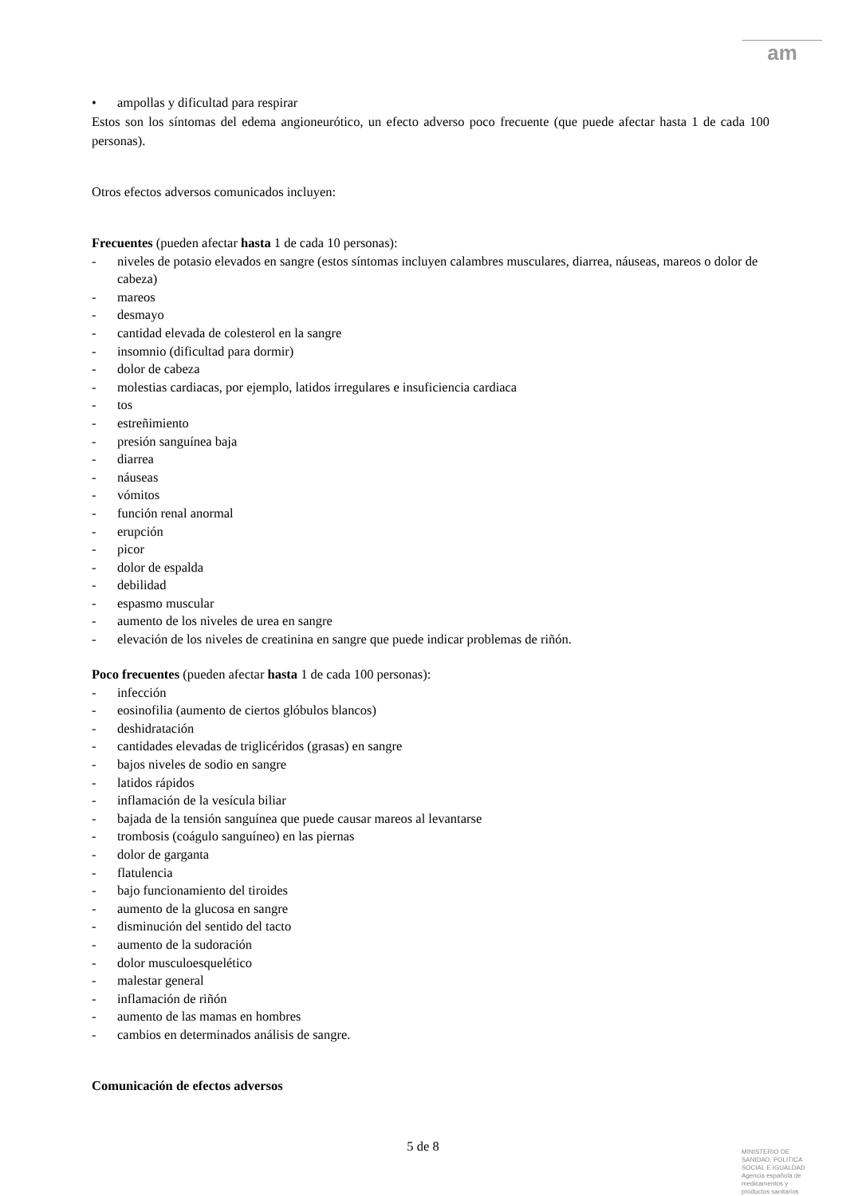am
• ampollas y dificultad para respirar
Estos son los síntomas del edema angioneurótico, un efecto adverso poco frecuente (que puede afectar hasta 1 de cada 100 personas).
Otros efectos adversos comunicados incluyen:
Frecuentes (pueden afectar hasta 1 de cada 10 personas):
- niveles de potasio elevados en sangre (estos síntomas incluyen calambres musculares, diarrea, náuseas, mareos o dolor de cabeza)
- mareos
- desmayo
- cantidad elevada de colesterol en la sangre
- insomnio (dificultad para dormir)
- dolor de cabeza
- molestias cardiacas, por ejemplo, latidos irregulares e insuficiencia cardiaca
- tos
- estreñimiento
- presión sanguínea baja
- diarrea
- náuseas
- vómitos
- función renal anormal
- erupción
- picor
- dolor de espalda
- debilidad
- espasmo muscular
- aumento de los niveles de urea en sangre
- elevación de los niveles de creatinina en sangre que puede indicar problemas de riñón.
Poco frecuentes (pueden afectar hasta 1 de cada 100 personas):
- infección
- eosinofilia (aumento de ciertos glóbulos blancos)
- deshidratación
- cantidades elevadas de triglicéridos (grasas) en sangre
- bajos niveles de sodio en sangre
- latidos rápidos
- inflamación de la vesícula biliar
- bajada de la tensión sanguínea que puede causar mareos al levantarse
- trombosis (coágulo sanguíneo) en las piernas
- dolor de garganta
- flatulencia
- bajo funcionamiento del tiroides
- aumento de la glucosa en sangre
- disminución del sentido del tacto
- aumento de la sudoración
- dolor musculoesquelético
- malestar general
- inflamación de riñón
- aumento de las mamas en hombres
- cambios en determinados análisis de sangre.
Comunicación de efectos adversos
5 de 8
MINISTERIO DE
SANIDAD, POLITICA
SOCIAL E IGUALDAD
Agencia española de
medicamentos y
productos sanitarios